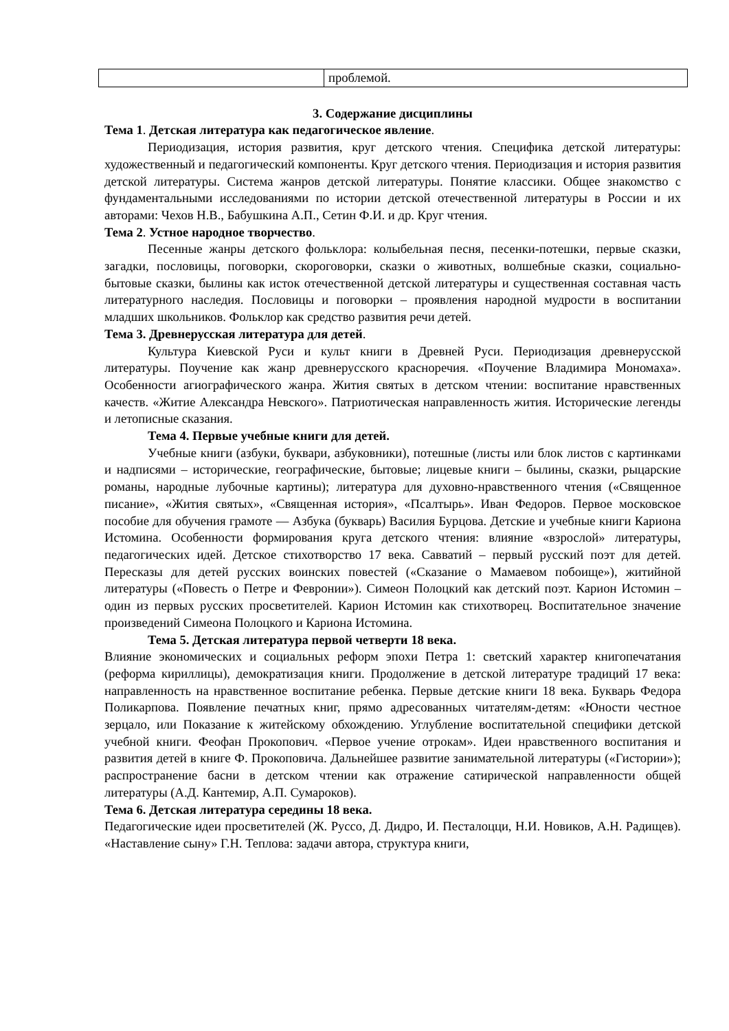| | проблемой. |
3. Содержание дисциплины
Тема 1. Детская литература как педагогическое явление.
Периодизация, история развития, круг детского чтения. Специфика детской литературы: художественный и педагогический компоненты. Круг детского чтения. Периодизация и история развития детской литературы. Система жанров детской литературы. Понятие классики. Общее знакомство с фундаментальными исследованиями по истории детской отечественной литературы в России и их авторами: Чехов Н.В., Бабушкина А.П., Сетин Ф.И. и др. Круг чтения.
Тема 2. Устное народное творчество.
Песенные жанры детского фольклора: колыбельная песня, песенки-потешки, первые сказки, загадки, пословицы, поговорки, скороговорки, сказки о животных, волшебные сказки, социально-бытовые сказки, былины как исток отечественной детской литературы и существенная составная часть литературного наследия. Пословицы и поговорки – проявления народной мудрости в воспитании младших школьников. Фольклор как средство развития речи детей.
Тема 3. Древнерусская литература для детей.
Культура Киевской Руси и культ книги в Древней Руси. Периодизация древнерусской литературы. Поучение как жанр древнерусского красноречия. «Поучение Владимира Мономаха». Особенности агиографического жанра. Жития святых в детском чтении: воспитание нравственных качеств. «Житие Александра Невского». Патриотическая направленность жития. Исторические легенды и летописные сказания.
Тема 4. Первые учебные книги для детей.
Учебные книги (азбуки, буквари, азбуковники), потешные (листы или блок листов с картинками и надписями – исторические, географические, бытовые; лицевые книги – былины, сказки, рыцарские романы, народные лубочные картины); литература для духовно-нравственного чтения («Священное писание», «Жития святых», «Священная история», «Псалтырь». Иван Федоров. Первое московское пособие для обучения грамоте — Азбука (букварь) Василия Бурцова. Детские и учебные книги Кариона Истомина. Особенности формирования круга детского чтения: влияние «взрослой» литературы, педагогических идей. Детское стихотворство 17 века. Савватий – первый русский поэт для детей. Пересказы для детей русских воинских повестей («Сказание о Мамаевом побоище»), житийной литературы («Повесть о Петре и Февронии»). Симеон Полоцкий как детский поэт. Карион Истомин – один из первых русских просветителей. Карион Истомин как стихотворец. Воспитательное значение произведений Симеона Полоцкого и Кариона Истомина.
Тема 5. Детская литература первой четверти 18 века.
Влияние экономических и социальных реформ эпохи Петра 1: светский характер книгопечатания (реформа кириллицы), демократизация книги. Продолжение в детской литературе традиций 17 века: направленность на нравственное воспитание ребенка. Первые детские книги 18 века. Букварь Федора Поликарпова. Появление печатных книг, прямо адресованных читателям-детям: «Юности честное зерцало, или Показание к житейскому обхождению. Углубление воспитательной специфики детской учебной книги. Феофан Прокопович. «Первое учение отрокам». Идеи нравственного воспитания и развития детей в книге Ф. Прокоповича. Дальнейшее развитие занимательной литературы («Гистории»); распространение басни в детском чтении как отражение сатирической направленности общей литературы (А.Д. Кантемир, А.П. Сумароков).
Тема 6. Детская литература середины 18 века.
Педагогические идеи просветителей (Ж. Руссо, Д. Дидро, И. Песталоцци, Н.И. Новиков, А.Н. Радищев). «Наставление сыну» Г.Н. Теплова: задачи автора, структура книги,